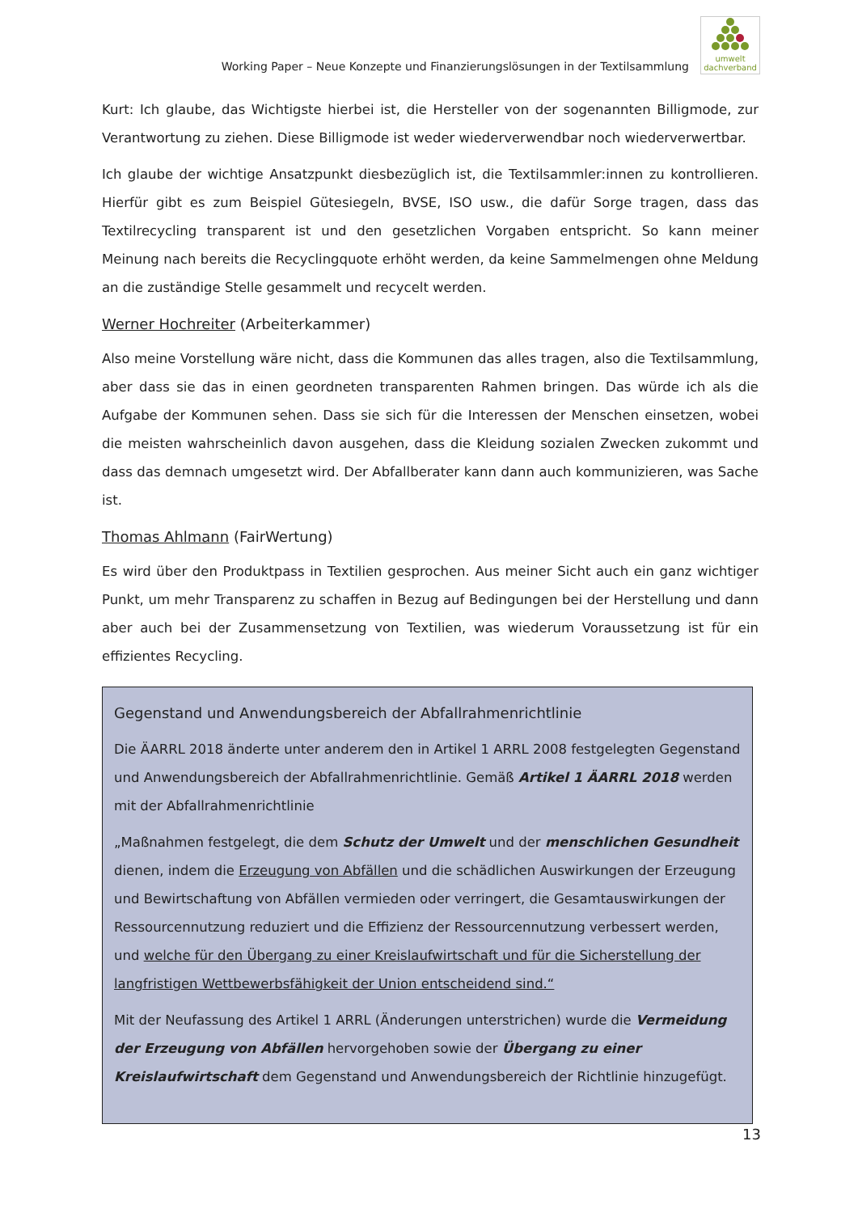Working Paper – Neue Konzepte und Finanzierungslösungen in der Textilsammlung
umwelt
dachverband
Kurt: Ich glaube, das Wichtigste hierbei ist, die Hersteller von der sogenannten Billigmode, zur Verantwortung zu ziehen. Diese Billigmode ist weder wiederverwendbar noch wiederverwertbar.
Ich glaube der wichtige Ansatzpunkt diesbezüglich ist, die Textilsammler:innen zu kontrollieren. Hierfür gibt es zum Beispiel Gütesiegeln, BVSE, ISO usw., die dafür Sorge tragen, dass das Textilrecycling transparent ist und den gesetzlichen Vorgaben entspricht. So kann meiner Meinung nach bereits die Recyclingquote erhöht werden, da keine Sammelmengen ohne Meldung an die zuständige Stelle gesammelt und recycelt werden.
Werner Hochreiter (Arbeiterkammer)
Also meine Vorstellung wäre nicht, dass die Kommunen das alles tragen, also die Textilsammlung, aber dass sie das in einen geordneten transparenten Rahmen bringen. Das würde ich als die Aufgabe der Kommunen sehen. Dass sie sich für die Interessen der Menschen einsetzen, wobei die meisten wahrscheinlich davon ausgehen, dass die Kleidung sozialen Zwecken zukommt und dass das demnach umgesetzt wird. Der Abfallberater kann dann auch kommunizieren, was Sache ist.
Thomas Ahlmann (FairWertung)
Es wird über den Produktpass in Textilien gesprochen. Aus meiner Sicht auch ein ganz wichtiger Punkt, um mehr Transparenz zu schaffen in Bezug auf Bedingungen bei der Herstellung und dann aber auch bei der Zusammensetzung von Textilien, was wiederum Voraussetzung ist für ein effizientes Recycling.
Gegenstand und Anwendungsbereich der Abfallrahmenrichtlinie
Die ÄARRL 2018 änderte unter anderem den in Artikel 1 ARRL 2008 festgelegten Gegenstand und Anwendungsbereich der Abfallrahmenrichtlinie. Gemäß Artikel 1 ÄARRL 2018 werden mit der Abfallrahmenrichtlinie
„Maßnahmen festgelegt, die dem Schutz der Umwelt und der menschlichen Gesundheit dienen, indem die Erzeugung von Abfällen und die schädlichen Auswirkungen der Erzeugung und Bewirtschaftung von Abfällen vermieden oder verringert, die Gesamtauswirkungen der Ressourcennutzung reduziert und die Effizienz der Ressourcennutzung verbessert werden, und welche für den Übergang zu einer Kreislaufwirtschaft und für die Sicherstellung der langfristigen Wettbewerbsfähigkeit der Union entscheidend sind.“
Mit der Neufassung des Artikel 1 ARRL (Änderungen unterstrichen) wurde die Vermeidung der Erzeugung von Abfällen hervorgehoben sowie der Übergang zu einer Kreislaufwirtschaft dem Gegenstand und Anwendungsbereich der Richtlinie hinzugefügt.
13